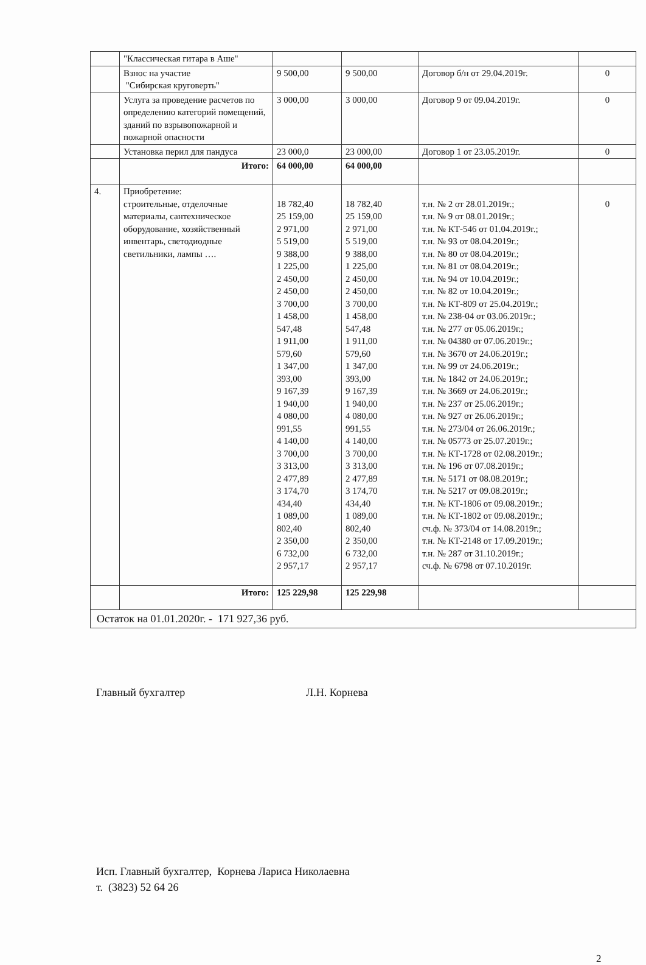| | "Классическая гитара в Аше" | | | | |
| | Взнос на участие "Сибирская круговерть" | 9 500,00 | 9 500,00 | Договор б/н от 29.04.2019г. | 0 |
| | Услуга за проведение расчетов по определению категорий помещений, зданий по взрывопожарной и пожарной опасности | 3 000,00 | 3 000,00 | Договор 9 от 09.04.2019г. | 0 |
| | Установка перил для пандуса | 23 000,0 | 23 000,00 | Договор 1 от 23.05.2019г. | 0 |
| | Итого: | 64 000,00 | 64 000,00 | | |
| 4. | Приобретение: строительные, отделочные материалы, сантехническое оборудование, хозяйственный инвентарь, светодиодные светильники, лампы …. | 18 782,40 25 159,00 2 971,00 5 519,00 9 388,00 1 225,00 2 450,00 2 450,00 3 700,00 1 458,00 547,48 1 911,00 579,60 1 347,00 393,00 9 167,39 1 940,00 4 080,00 991,55 4 140,00 3 700,00 3 313,00 2 477,89 3 174,70 434,40 1 089,00 802,40 2 350,00 6 732,00 2 957,17 | 18 782,40 25 159,00 2 971,00 5 519,00 9 388,00 1 225,00 2 450,00 2 450,00 3 700,00 1 458,00 547,48 1 911,00 579,60 1 347,00 393,00 9 167,39 1 940,00 4 080,00 991,55 4 140,00 3 700,00 3 313,00 2 477,89 3 174,70 434,40 1 089,00 802,40 2 350,00 6 732,00 2 957,17 | т.н. № 2 от 28.01.2019г.; т.н. № 9 от 08.01.2019г.; т.н. № КТ-546 от 01.04.2019г.; т.н. № 93 от 08.04.2019г.; т.н. № 80 от 08.04.2019г.; т.н. № 81 от 08.04.2019г.; т.н. № 94 от 10.04.2019г.; т.н. № 82 от 10.04.2019г.; т.н. № КТ-809 от 25.04.2019г.; т.н. № 238-04 от 03.06.2019г.; т.н. № 277 от 05.06.2019г.; т.н. № 04380 от 07.06.2019г.; т.н. № 3670 от 24.06.2019г.; т.н. № 99 от 24.06.2019г.; т.н. № 1842 от 24.06.2019г.; т.н. № 3669 от 24.06.2019г.; т.н. № 237 от 25.06.2019г.; т.н. № 927 от 26.06.2019г.; т.н. № 273/04 от 26.06.2019г.; т.н. № 05773 от 25.07.2019г.; т.н. № КТ-1728 от 02.08.2019г.; т.н. № 196 от 07.08.2019г.; т.н. № 5171 от 08.08.2019г.; т.н. № 5217 от 09.08.2019г.; т.н. № КТ-1806 от 09.08.2019г.; т.н. № КТ-1802 от 09.08.2019г.; сч.ф. № 373/04 от 14.08.2019г.; т.н. № КТ-2148 от 17.09.2019г.; т.н. № 287 от 31.10.2019г.; сч.ф. № 6798 от 07.10.2019г. | 0 |
| | Итого: | 125 229,98 | 125 229,98 | | |
| Остаток на 01.01.2020г. - 171 927,36 руб. | | | | | |
Главный бухгалтер Л.Н. Корнева
Исп. Главный бухгалтер, Корнева Лариса Николаевна
т. (3823) 52 64 26
2